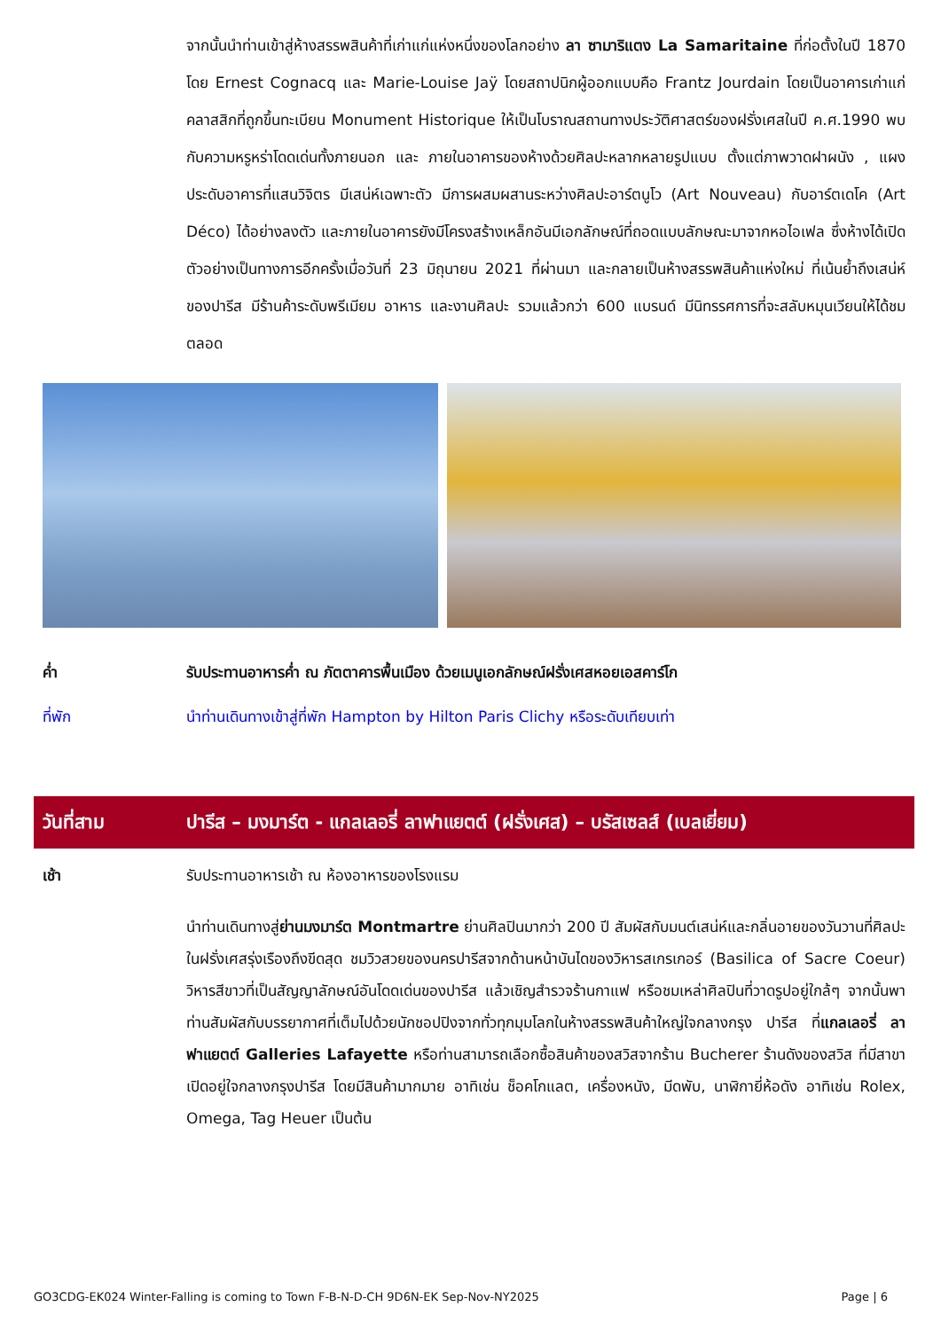จากนั้นนำท่านเข้าสู่ห้างสรรพสินค้าที่เก่าแก่แห่งหนึ่งของโลกอย่าง ลา ซามาริแตง La Samaritaine ที่ก่อตั้งในปี 1870 โดย Ernest Cognacq และ Marie-Louise Jaÿ โดยสถาปนิกผู้ออกแบบคือ Frantz Jourdain โดยเป็นอาคารเก่าแก่คลาสสิกที่ถูกขึ้นทะเบียน Monument Historique ให้เป็นโบราณสถานทางประวัติศาสตร์ของฝรั่งเศสในปี ค.ศ.1990 พบกับความหรูหร่าโดดเด่นทั้งภายนอก และ ภายในอาคารของห้างด้วยศิลปะหลากหลายรูปแบบ ตั้งแต่ภาพวาดฝาผนัง , แผงประดับอาคารที่แสนวิจิตร มีเสน่ห์เฉพาะตัว มีการผสมผสานระหว่างศิลปะอาร์ตนูโว (Art Nouveau) กับอาร์ตเดโค (Art Déco) ได้อย่างลงตัว และภายในอาคารยังมีโครงสร้างเหล็กอันมีเอกลักษณ์ที่ถอดแบบลักษณะมาจากหอไอเฟล ซึ่งห้างได้เปิดตัวอย่างเป็นทางการอีกครั้งเมื่อวันที่ 23 มิถุนายน 2021 ที่ผ่านมา และกลายเป็นห้างสรรพสินค้าแห่งใหม่ ที่เน้นย้ำถึงเสน่ห์ของปารีส มีร้านค้าระดับพรีเมียม อาหาร และงานศิลปะ รวมแล้วกว่า 600 แบรนด์ มีนิทรรศการที่จะสลับหมุนเวียนให้ได้ชมตลอด
ค่ำ รับประทานอาหารค่ำ ณ ภัตตาคารพื้นเมือง ด้วยเมนูเอกลักษณ์ฝรั่งเศสหอยเอสคาร์โก
ที่พัก นำท่านเดินทางเข้าสู่ที่พัก Hampton by Hilton Paris Clichy หรือระดับเทียบเท่า
วันที่สาม ปารีส – มงมาร์ต - แกลเลอรี่ ลาฟาแยตต์ (ฝรั่งเศส) – บรัสเซลส์ (เบลเยี่ยม)
เช้า รับประทานอาหารเช้า ณ ห้องอาหารของโรงแรม
นำท่านเดินทางสู่ย่านมงมาร์ต Montmartre ย่านศิลปินมากว่า 200 ปี สัมผัสกับมนต์เสน่ห์และกลิ่นอายของวันวานที่ศิลปะในฝรั่งเศสรุ่งเรืองถึงขีดสุด ชมวิวสวยของนครปารีสจากด้านหน้าบันไดของวิหารสเกรเกอร์ (Basilica of Sacre Coeur) วิหารสีขาวที่เป็นสัญญาลักษณ์อันโดดเด่นของปารีส แล้วเชิญสำรวจร้านกาแฟ หรือชมเหล่าศิลปินที่วาดรูปอยู่ใกล้ๆ จากนั้นพาท่านสัมผัสกับบรรยากาศที่เต็มไปด้วยนักชอปปิงจากทั่วทุกมุมโลกในห้างสรรพสินค้าใหญ่ใจกลางกรุง ปารีส ที่แกลเลอรี่ ลาฟาแยตต์ Galleries Lafayette หรือท่านสามารถเลือกซื้อสินค้าของสวิสจากร้าน Bucherer ร้านดังของสวิส ที่มีสาขาเปิดอยู่ใจกลางกรุงปารีส โดยมีสินค้ามากมาย อาทิเช่น ช็อคโกแลต, เครื่องหนัง, มีดพับ, นาฬิกายี่ห้อดัง อาทิเช่น Rolex, Omega, Tag Heuer เป็นต้น
GO3CDG-EK024 Winter-Falling is coming to Town F-B-N-D-CH 9D6N-EK Sep-Nov-NY2025 Page | 6